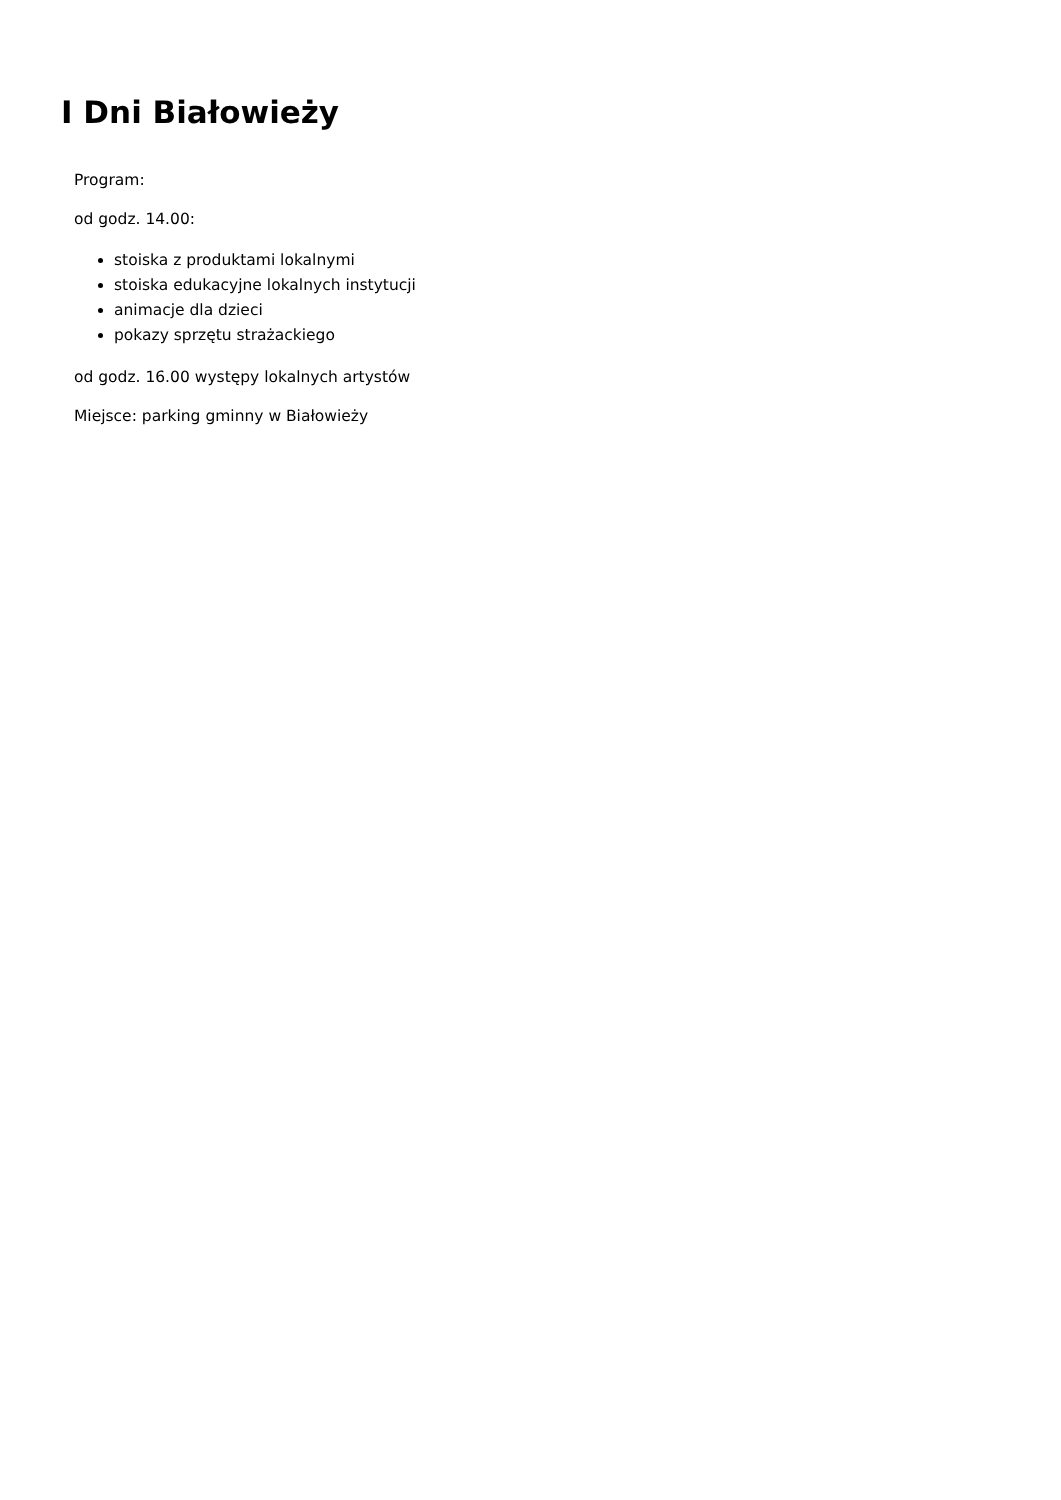I Dni Białowieży
Program:
od godz. 14.00:
stoiska z produktami lokalnymi
stoiska edukacyjne lokalnych instytucji
animacje dla dzieci
pokazy sprzętu strażackiego
od godz. 16.00 występy lokalnych artystów
Miejsce: parking gminny w Białowieży